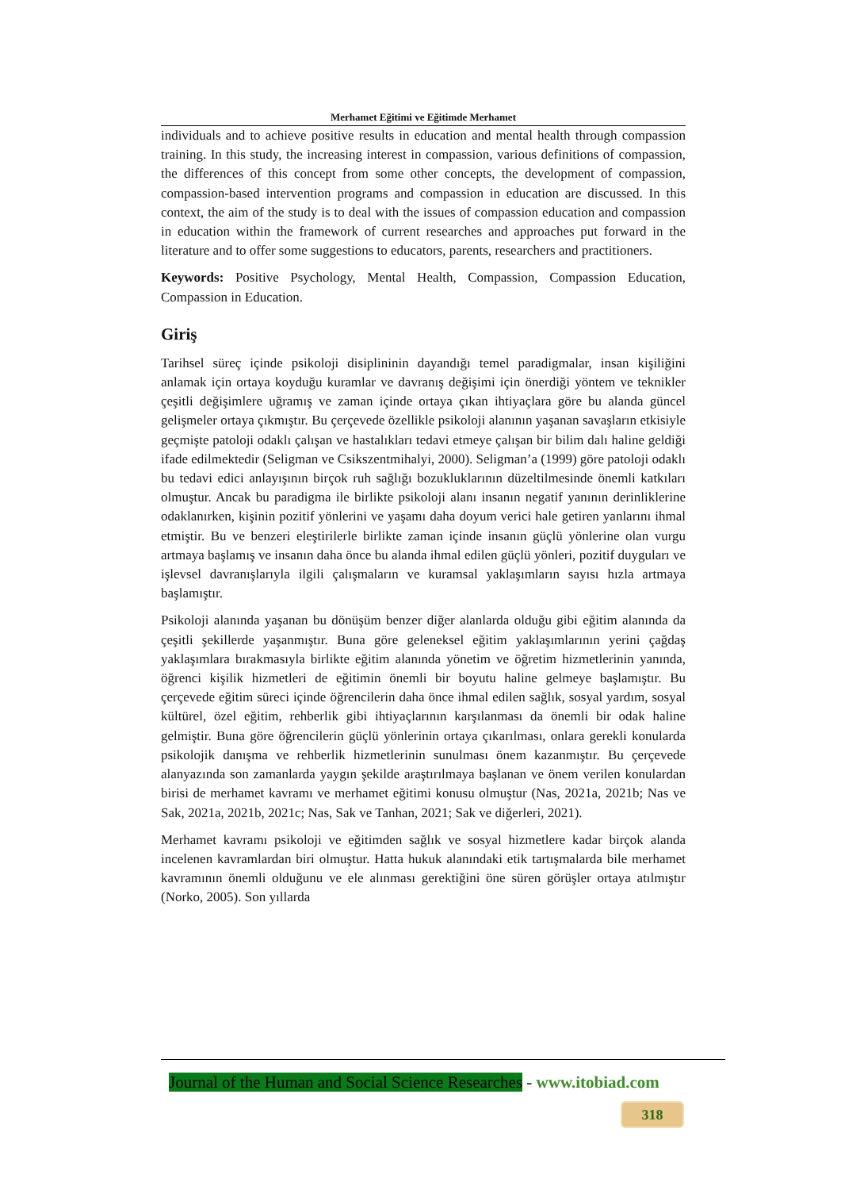Merhamet Eğitimi ve Eğitimde Merhamet
individuals and to achieve positive results in education and mental health through compassion training. In this study, the increasing interest in compassion, various definitions of compassion, the differences of this concept from some other concepts, the development of compassion, compassion-based intervention programs and compassion in education are discussed. In this context, the aim of the study is to deal with the issues of compassion education and compassion in education within the framework of current researches and approaches put forward in the literature and to offer some suggestions to educators, parents, researchers and practitioners.
Keywords: Positive Psychology, Mental Health, Compassion, Compassion Education, Compassion in Education.
Giriş
Tarihsel süreç içinde psikoloji disiplininin dayandığı temel paradigmalar, insan kişiliğini anlamak için ortaya koyduğu kuramlar ve davranış değişimi için önerdiği yöntem ve teknikler çeşitli değişimlere uğramış ve zaman içinde ortaya çıkan ihtiyaçlara göre bu alanda güncel gelişmeler ortaya çıkmıştır. Bu çerçevede özellikle psikoloji alanının yaşanan savaşların etkisiyle geçmişte patoloji odaklı çalışan ve hastalıkları tedavi etmeye çalışan bir bilim dalı haline geldiği ifade edilmektedir (Seligman ve Csikszentmihalyi, 2000). Seligman’a (1999) göre patoloji odaklı bu tedavi edici anlayışının birçok ruh sağlığı bozukluklarının düzeltilmesinde önemli katkıları olmuştur. Ancak bu paradigma ile birlikte psikoloji alanı insanın negatif yanının derinliklerine odaklanırken, kişinin pozitif yönlerini ve yaşamı daha doyum verici hale getiren yanlarını ihmal etmiştir. Bu ve benzeri eleştirilerle birlikte zaman içinde insanın güçlü yönlerine olan vurgu artmaya başlamış ve insanın daha önce bu alanda ihmal edilen güçlü yönleri, pozitif duyguları ve işlevsel davranışlarıyla ilgili çalışmaların ve kuramsal yaklaşımların sayısı hızla artmaya başlamıştır.
Psikoloji alanında yaşanan bu dönüşüm benzer diğer alanlarda olduğu gibi eğitim alanında da çeşitli şekillerde yaşanmıştır. Buna göre geleneksel eğitim yaklaşımlarının yerini çağdaş yaklaşımlara bırakmasıyla birlikte eğitim alanında yönetim ve öğretim hizmetlerinin yanında, öğrenci kişilik hizmetleri de eğitimin önemli bir boyutu haline gelmeye başlamıştır. Bu çerçevede eğitim süreci içinde öğrencilerin daha önce ihmal edilen sağlık, sosyal yardım, sosyal kültürel, özel eğitim, rehberlik gibi ihtiyaçlarının karşılanması da önemli bir odak haline gelmiştir. Buna göre öğrencilerin güçlü yönlerinin ortaya çıkarılması, onlara gerekli konularda psikolojik danışma ve rehberlik hizmetlerinin sunulması önem kazanmıştır. Bu çerçevede alanyazında son zamanlarda yaygın şekilde araştırılmaya başlanan ve önem verilen konulardan birisi de merhamet kavramı ve merhamet eğitimi konusu olmuştur (Nas, 2021a, 2021b; Nas ve Sak, 2021a, 2021b, 2021c; Nas, Sak ve Tanhan, 2021; Sak ve diğerleri, 2021).
Merhamet kavramı psikoloji ve eğitimden sağlık ve sosyal hizmetlere kadar birçok alanda incelenen kavramlardan biri olmuştur. Hatta hukuk alanındaki etik tartışmalarda bile merhamet kavramının önemli olduğunu ve ele alınması gerektiğini öne süren görüşler ortaya atılmıştır (Norko, 2005). Son yıllarda
Journal of the Human and Social Science Researches - www.itobiad.com
318